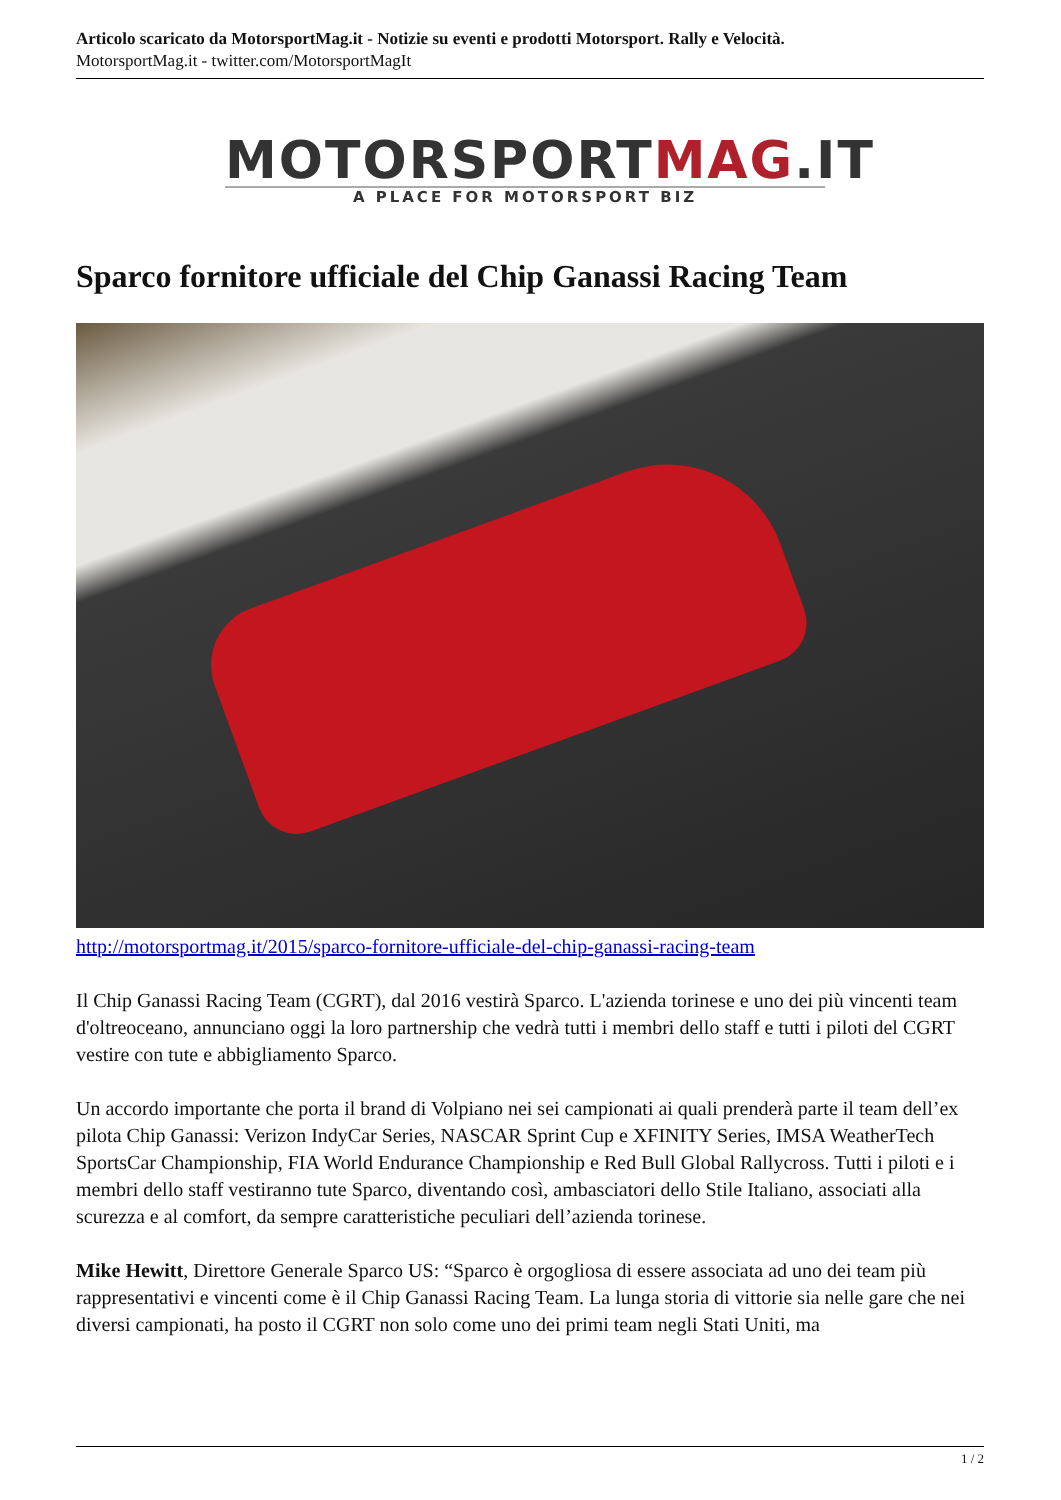Articolo scaricato da MotorsportMag.it - Notizie su eventi e prodotti Motorsport. Rally e Velocità.
MotorsportMag.it - twitter.com/MotorsportMagIt
MOTORSPORTMAG.IT
A PLACE FOR MOTORSPORT BIZ
Sparco fornitore ufficiale del Chip Ganassi Racing Team
http://motorsportmag.it/2015/sparco-fornitore-ufficiale-del-chip-ganassi-racing-team
Il Chip Ganassi Racing Team (CGRT), dal 2016 vestirà Sparco. L'azienda torinese e uno dei più vincenti team d'oltreoceano, annunciano oggi la loro partnership che vedrà tutti i membri dello staff e tutti i piloti del CGRT vestire con tute e abbigliamento Sparco.
Un accordo importante che porta il brand di Volpiano nei sei campionati ai quali prenderà parte il team dell’ex pilota Chip Ganassi: Verizon IndyCar Series, NASCAR Sprint Cup e XFINITY Series, IMSA WeatherTech SportsCar Championship, FIA World Endurance Championship e Red Bull Global Rallycross. Tutti i piloti e i membri dello staff vestiranno tute Sparco, diventando così, ambasciatori dello Stile Italiano, associati alla scurezza e al comfort, da sempre caratteristiche peculiari dell’azienda torinese.
Mike Hewitt, Direttore Generale Sparco US: “Sparco è orgogliosa di essere associata ad uno dei team più rappresentativi e vincenti come è il Chip Ganassi Racing Team. La lunga storia di vittorie sia nelle gare che nei diversi campionati, ha posto il CGRT non solo come uno dei primi team negli Stati Uniti, ma
1 / 2